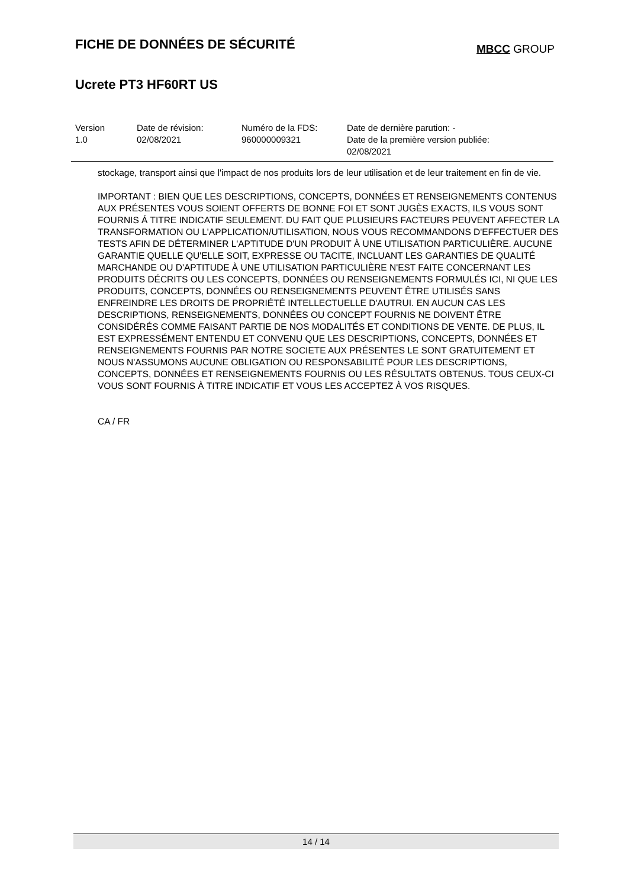FICHE DE DONNÉES DE SÉCURITÉ
MBCC GROUP
Ucrete PT3 HF60RT US
| Version 1.0 | Date de révision: 02/08/2021 | Numéro de la FDS: 960000009321 | Date de dernière parution: - Date de la première version publiée: 02/08/2021 |
stockage, transport ainsi que l'impact de nos produits lors de leur utilisation et de leur traitement en fin de vie.
IMPORTANT : BIEN QUE LES DESCRIPTIONS, CONCEPTS, DONNÉES ET RENSEIGNEMENTS CONTENUS AUX PRÉSENTES VOUS SOIENT OFFERTS DE BONNE FOI ET SONT JUGÈS EXACTS, ILS VOUS SONT FOURNIS Á TITRE INDICATIF SEULEMENT. DU FAIT QUE PLUSIEURS FACTEURS PEUVENT AFFECTER LA TRANSFORMATION OU L'APPLICATION/UTILISATION, NOUS VOUS RECOMMANDONS D'EFFECTUER DES TESTS AFIN DE DÉTERMINER L'APTITUDE D'UN PRODUIT À UNE UTILISATION PARTICULIÈRE. AUCUNE GARANTIE QUELLE QU'ELLE SOIT, EXPRESSE OU TACITE, INCLUANT LES GARANTIES DE QUALITÉ MARCHANDE OU D'APTITUDE À UNE UTILISATION PARTICULIÈRE N'EST FAITE CONCERNANT LES PRODUITS DÉCRITS OU LES CONCEPTS, DONNÉES OU RENSEIGNEMENTS FORMULÉS ICI, NI QUE LES PRODUITS, CONCEPTS, DONNÉES OU RENSEIGNEMENTS PEUVENT ÊTRE UTILISÉS SANS ENFREINDRE LES DROITS DE PROPRIÉTÉ INTELLECTUELLE D'AUTRUI. EN AUCUN CAS LES DESCRIPTIONS, RENSEIGNEMENTS, DONNÉES OU CONCEPT FOURNIS NE DOIVENT ÊTRE CONSIDÉRÉS COMME FAISANT PARTIE DE NOS MODALITÉS ET CONDITIONS DE VENTE. DE PLUS, IL EST EXPRESSÉMENT ENTENDU ET CONVENU QUE LES DESCRIPTIONS, CONCEPTS, DONNÉES ET RENSEIGNEMENTS FOURNIS PAR NOTRE SOCIETE AUX PRÉSENTES LE SONT GRATUITEMENT ET NOUS N'ASSUMONS AUCUNE OBLIGATION OU RESPONSABILITÉ POUR LES DESCRIPTIONS, CONCEPTS, DONNÉES ET RENSEIGNEMENTS FOURNIS OU LES RÉSULTATS OBTENUS. TOUS CEUX-CI VOUS SONT FOURNIS À TITRE INDICATIF ET VOUS LES ACCEPTEZ À VOS RISQUES.
CA / FR
14 / 14